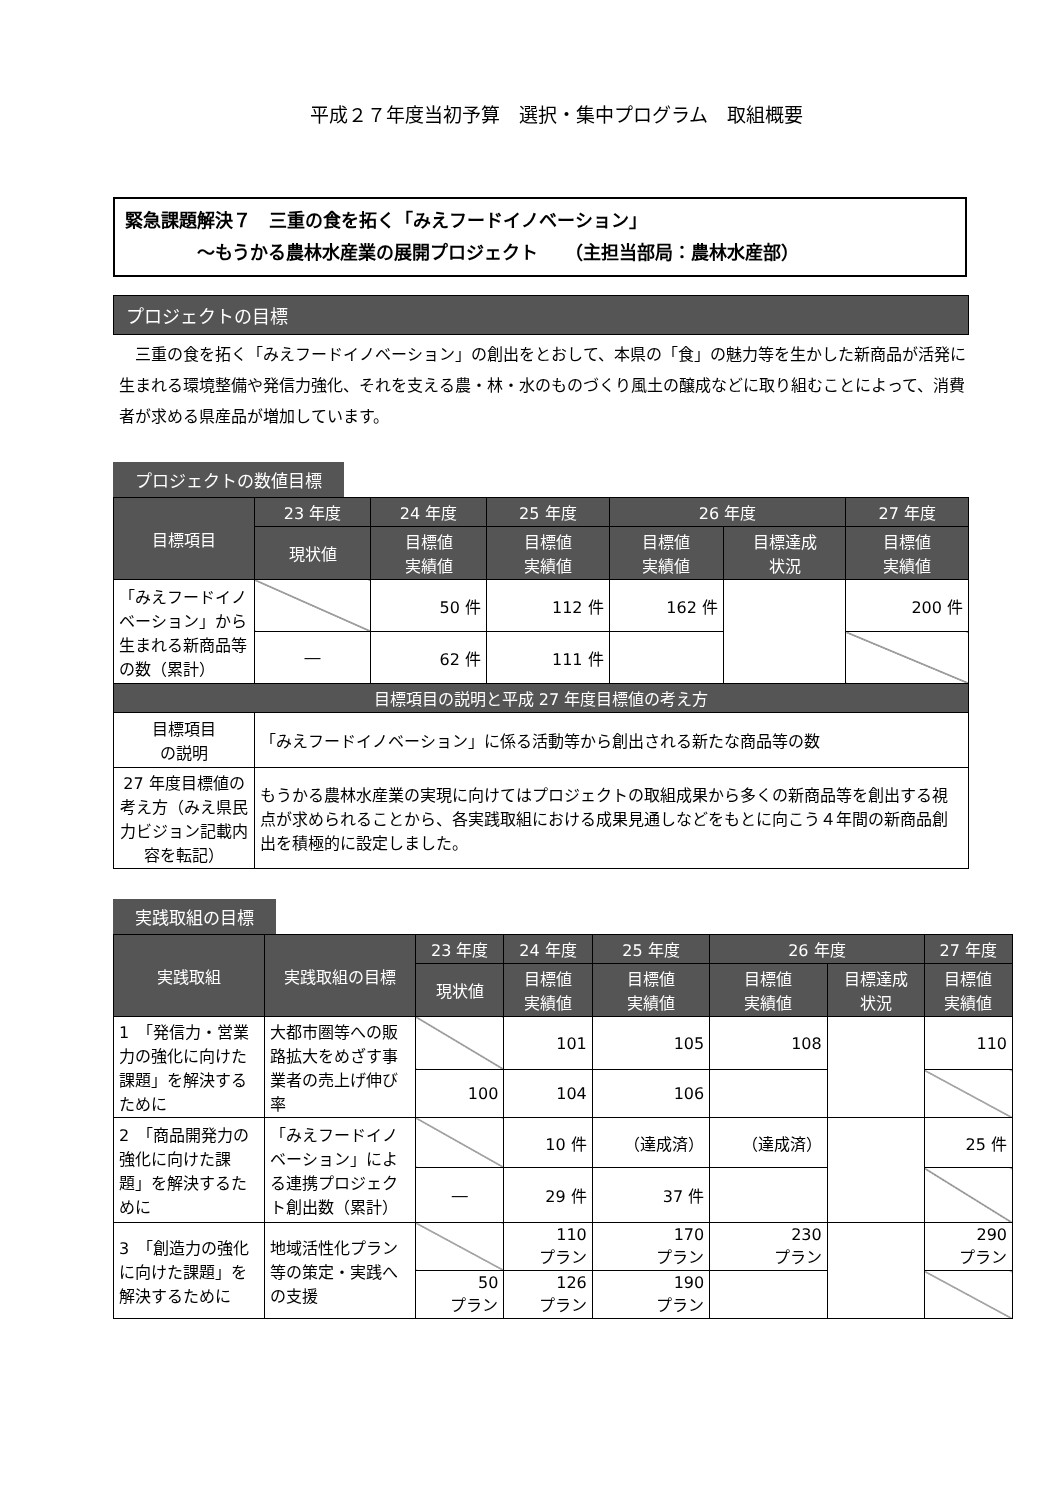平成２７年度当初予算　選択・集中プログラム　取組概要
緊急課題解決７　三重の食を拓く「みえフードイノベーション」
　　　　～もうかる農林水産業の展開プロジェクト　　（主担当部局：農林水産部）
プロジェクトの目標
三重の食を拓く「みえフードイノベーション」の創出をとおして、本県の「食」の魅力等を生かした新商品が活発に生まれる環境整備や発信力強化、それを支える農・林・水のものづくり風土の醸成などに取り組むことによって、消費者が求める県産品が増加しています。
プロジェクトの数値目標
| 目標項目 | 23 年度 | 24 年度 | 25 年度 | 26 年度 | | 27 年度 |
| --- | --- | --- | --- | --- | --- | --- |
| | 現状値 | 目標値 実績値 | 目標値 実績値 | 目標値 実績値 | 目標達成 状況 | 目標値 実績値 |
| 「みえフードイノベーション」から生まれる新商品等の数（累計） | | 50 件 | 112 件 | 162 件 | | 200 件 |
| | ― | 62 件 | 111 件 | | | |
| 目標項目の説明と平成 27 年度目標値の考え方 | | | | | | |
| 目標項目 の説明 | 「みえフードイノベーション」に係る活動等から創出される新たな商品等の数 | | | | | |
| 27 年度目標値の考え方（みえ県民力ビジョン記載内容を転記） | もうかる農林水産業の実現に向けてはプロジェクトの取組成果から多くの新商品等を創出する視点が求められることから、各実践取組における成果見通しなどをもとに向こう４年間の新商品創出を積極的に設定しました。 | | | | | |
実践取組の目標
| 実践取組 | 実践取組の目標 | 23 年度 | 24 年度 | 25 年度 | 26 年度 | | 27 年度 |
| --- | --- | --- | --- | --- | --- | --- | --- |
| | | 現状値 | 目標値 実績値 | 目標値 実績値 | 目標値 実績値 | 目標達成 状況 | 目標値 実績値 |
| 1 「発信力・営業力の強化に向けた課題」を解決するために | 大都市圏等への販路拡大をめざす事業者の売上げ伸び率 | | 101 | 105 | 108 | | 110 |
| | | 100 | 104 | 106 | | | |
| 2 「商品開発力の強化に向けた課題」を解決するために | 「みえフードイノベーション」による連携プロジェクト創出数（累計） | | 10 件 | （達成済） | （達成済） | | 25 件 |
| | | ― | 29 件 | 37 件 | | | |
| 3 「創造力の強化に向けた課題」を解決するために | 地域活性化プラン等の策定・実践への支援 | | 110 プラン | 170 プラン | 230 プラン | | 290 プラン |
| | | 50 プラン | 126 プラン | 190 プラン | | | |